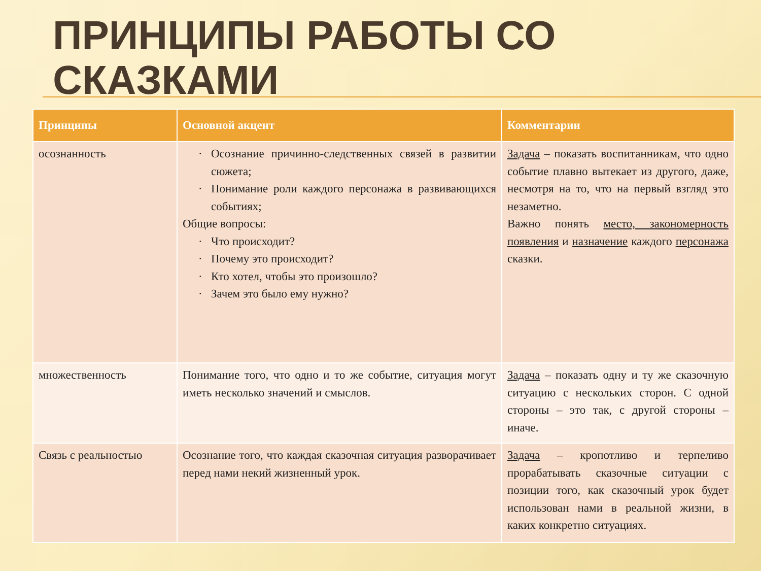ПРИНЦИПЫ РАБОТЫ СО
СКАЗКАМИ
| Принципы | Основной акцент | Комментарии |
| --- | --- | --- |
| осознанность | Осознание причинно-следственных связей в развитии сюжета; Понимание роли каждого персонажа в развивающихся событиях; Общие вопросы: Что происходит? Почему это происходит? Кто хотел, чтобы это произошло? Зачем это было ему нужно? | Задача – показать воспитанникам, что одно событие плавно вытекает из другого, даже, несмотря на то, что на первый взгляд это незаметно. Важно понять место, закономерность появления и назначение каждого персонажа сказки. |
| множественность | Понимание того, что одно и то же событие, ситуация могут иметь несколько значений и смыслов. | Задача – показать одну и ту же сказочную ситуацию с нескольких сторон. С одной стороны – это так, с другой стороны – иначе. |
| Связь с реальностью | Осознание того, что каждая сказочная ситуация разворачивает перед нами некий жизненный урок. | Задача – кропотливо и терпеливо прорабатывать сказочные ситуации с позиции того, как сказочный урок будет использован нами в реальной жизни, в каких конкретно ситуациях. |